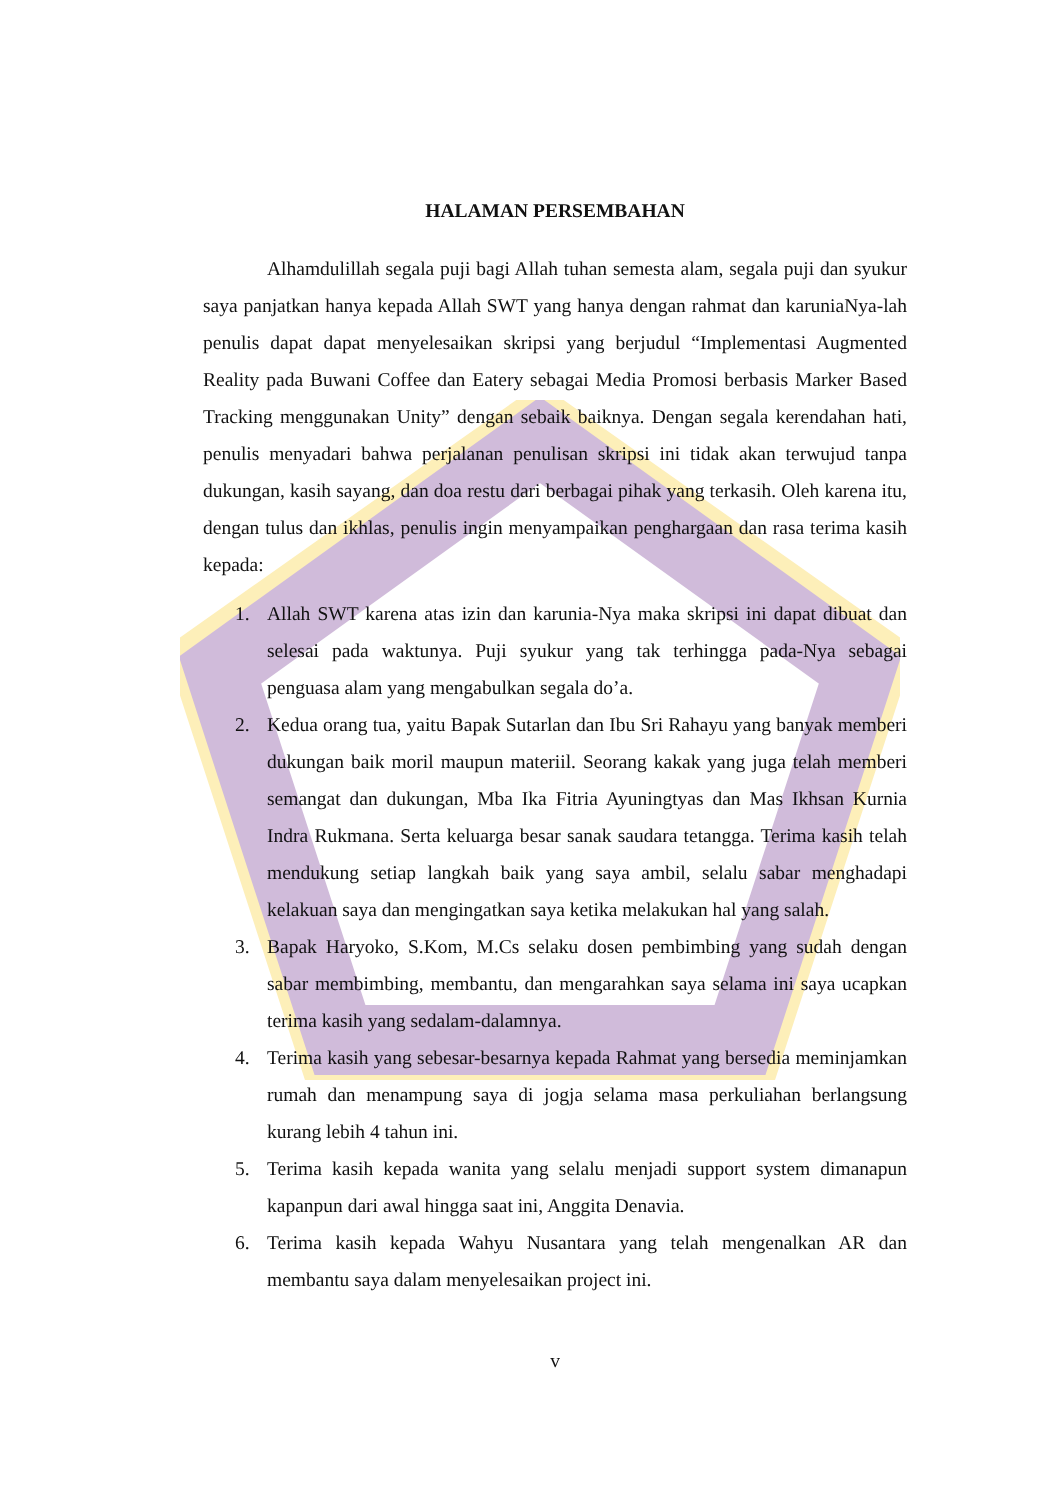HALAMAN PERSEMBAHAN
Alhamdulillah segala puji bagi Allah tuhan semesta alam, segala puji dan syukur saya panjatkan hanya kepada Allah SWT yang hanya dengan rahmat dan karuniaNya-lah penulis dapat dapat menyelesaikan skripsi yang berjudul “Implementasi Augmented Reality pada Buwani Coffee dan Eatery sebagai Media Promosi berbasis Marker Based Tracking menggunakan Unity” dengan sebaik baiknya. Dengan segala kerendahan hati, penulis menyadari bahwa perjalanan penulisan skripsi ini tidak akan terwujud tanpa dukungan, kasih sayang, dan doa restu dari berbagai pihak yang terkasih. Oleh karena itu, dengan tulus dan ikhlas, penulis ingin menyampaikan penghargaan dan rasa terima kasih kepada:
1. Allah SWT karena atas izin dan karunia-Nya maka skripsi ini dapat dibuat dan selesai pada waktunya. Puji syukur yang tak terhingga pada-Nya sebagai penguasa alam yang mengabulkan segala do’a.
2. Kedua orang tua, yaitu Bapak Sutarlan dan Ibu Sri Rahayu yang banyak memberi dukungan baik moril maupun materiil. Seorang kakak yang juga telah memberi semangat dan dukungan, Mba Ika Fitria Ayuningtyas dan Mas Ikhsan Kurnia Indra Rukmana. Serta keluarga besar sanak saudara tetangga. Terima kasih telah mendukung setiap langkah baik yang saya ambil, selalu sabar menghadapi kelakuan saya dan mengingatkan saya ketika melakukan hal yang salah.
3. Bapak Haryoko, S.Kom, M.Cs selaku dosen pembimbing yang sudah dengan sabar membimbing, membantu, dan mengarahkan saya selama ini saya ucapkan terima kasih yang sedalam-dalamnya.
4. Terima kasih yang sebesar-besarnya kepada Rahmat yang bersedia meminjamkan rumah dan menampung saya di jogja selama masa perkuliahan berlangsung kurang lebih 4 tahun ini.
5. Terima kasih kepada wanita yang selalu menjadi support system dimanapun kapanpun dari awal hingga saat ini, Anggita Denavia.
6. Terima kasih kepada Wahyu Nusantara yang telah mengenalkan AR dan membantu saya dalam menyelesaikan project ini.
v